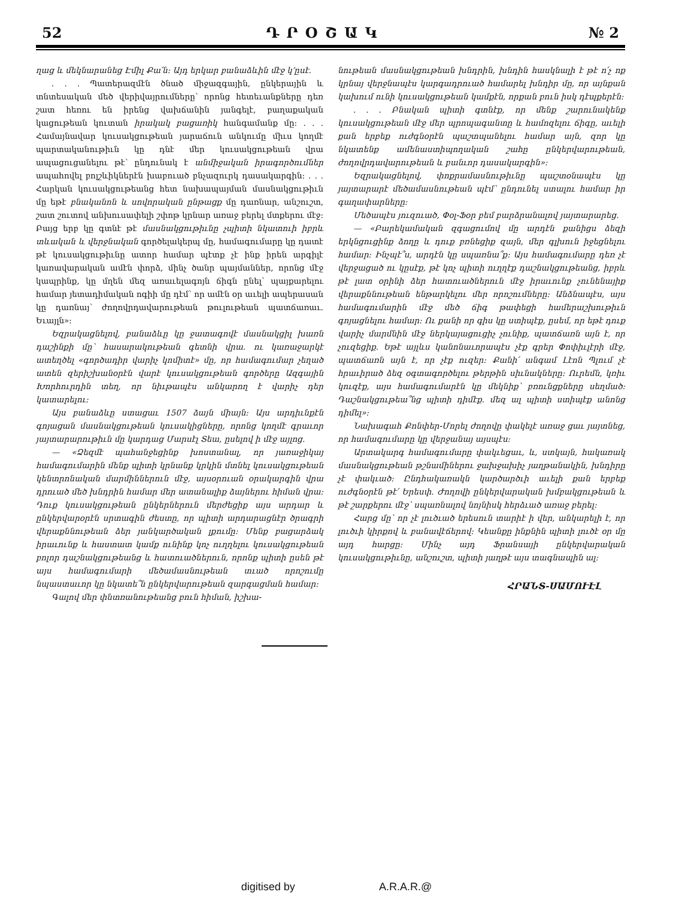52 ԴՐՕՇԱԿ № 2
ղաց և մեկնարանեց Էմիլ Քա՛ն: Այդ երկար բանաձևին մէջ կ՚ըսէ.
. . . Պատերազմէն ծնած միջազգային, ընկերային և տնտեսական մեծ վերիվայրումները՝ որոնց հետեւանքները դեռ շատ հեռու են իրենց վախճանին յանգելէ, բաղաքական կացութեան կուտան իրակակ բացառիկ հանգամանք մը: . . . Համայնավար կուսակցութեան յարաճուն անկումը միւս կողմէ պարտականութիւն կը դնէ մեր կուսակցութեան վրա ապացուցանելու թէ՝ ընդունակ է անմիջական իրագործումներ ապահովել բոլշևիկներէն խաբուած բնչազուրկ դասակարգին: . . . Հարկան կուսակցութեանց հետ նախապայման մասնակցութիւն մը եթէ բնականոն և սովորական ընթացք մը դառնար, անշուշտ, շատ շուտով անխուսափելի շփոթ կրնար առաջ բերել մտքերու մէջ: Բայց երբ կը գտնէ թէ մասնակցութիւնը չպիտի նկատուի իբրև տևական և վերջնական գործելակերպ մը, համագումարը կը դատէ թէ կուսակցութիւնը ատոր համար պէտք չէ ինք իրեն արգիլէ կառավարական ամէն փորձ, մինչ ծանր պայմաններ, որոնց մէջ կապրինք, կը մղեն մեզ առաւելագոյն ճիգն ընել՝ պայքարելու համար յետադիմական ոգիի մը դէմ՝ որ ամէն օր աւելի ապերասան կը դառնայ՝ ժողովրդավարութեան թուլութեան պատճառաւ. Եւայլն»:
Եզրակացնելով, բանաձևը կը ջատագովէ մասնակցիլ խառն դաշինքի մը՝ հասարակութեան գետնի վրա. ու կառաջարկէ ատեղծել «գործադիր վարիչ կոմիտէ» մը, որ համագումար չեղած ատեն զերիշխանօրէն վարէ կուսակցութեան գործերը Ազգային Խորհուրդին տեղ, որ նիւթապէս անկարող է վարիչ դեր կատարելու:
Այս բանաձևը ստացաւ 1507 ձայն միայն: Այս արդիւնքէն գոյացան մասնակցութեան կուսակիցները, որոնց կողմէ գրաւոր յայտարարութիւն մը կարդաց Մարսէլ Տեա, ըսելով ի մէջ այլոց.
— «Ձեզմէ պահանջեցինք խոստանալ, որ յառաջիկայ համագումարին մենք պիտի կրնանք կրկին մտնել կուսակցութեան կենտրոնական մարմիններուն մէջ, այսօրուան օրակարգին վրա դրուած մեծ խնդրին համար մեր ատանալիք ձայներու հիման վրա: Դուք կուսակցութեան ընկերներուն մերժեցիք այս արդար և ընկերվարօրէն սրտագին ժեստը, որ պիտի արդարացնէր ծրագրի վերաքննութեան ձեր յանկարծական լքումը: Մենք բացարձակ իրաւունք և հաստատ կամք ունինք կոչ ուղղելու կուսակցութեան բոլոր դաշնակցութեանց և հատուածներուն, որոնք պիտի ըսեն թէ այս համագումարի մեծամասնութեան տւած որոշումը նպաստաւոր կը նկատե՞ն ընկերվարութեան զարգացման համար:
Գալով մեր փնտռանութեանց բուն հիման, իշխա-
նութեան մասնակցութեան խնդրին, խնդին հասկնալի է թէ ո՛չ ոք կրնայ վերջնապէս կարգադրուած համարել խնդիր մը, որ այնքան կախում ունի կուսակցութեան կամքէն, որքան բուն իսկ դէպքերէն:
. . . Բնական պիտի գտնէք, որ մենք շարունակենք կուսակցութեան մէջ մեր պրոպագանտը և համոզելու ճիգը, աւելի քան երբեք ուժգնօրէն պաշտպանելու համար այն, զոր կը նկատենք ամենաստիպողական շահը ընկերվարութեան, ժողովրդավարութեան և բանւոր դասակարգին»:
Եզրակացնելով, փոքրամասնութիւնը պաշտօնապէս կը յայտարարէ մեծամասնութեան պէմ՝ ընդունել ստալու համար իր գաղափարները:
Մեծապէս յուզուած, Փօլ-Ֆօր բեմ բարձրանալով յայտարարեց.
— «Բարեկամական զգացումով մը արդէն քանիցս ձեզի երկնցուցինք ձողը և դուք բռնեցիք զայն, մեր գլխուն իջեցնելու համար: Ինչպէ՞ս, արդէն կը սպառնա՞ք: Այս համագումարը դեռ չէ վերջացած ու կըսէք, թէ կոչ պիտի ուղղէք դաշնակցութեանց, իբրև թէ լատ օրինի ձեր հատուածներուն մէջ իրաւունք չունենայիք վերաքննութեան ենթարկելու մեր որոշումները: Անձնապէս, այս համագումարին մէջ մեծ ճիգ թափեցի համերաշխութիւն գոյացնելու համար: Ու քանի որ գիս կը ստիպէք, ըսեմ, որ եթէ դուք վարիչ մարմնին մէջ ներկայացուցիչ չունիք, պատճառն այն է, որ չուզեցիք. Եթէ այլևս կանոնաւորապէս չէք գրեր Փոփիւլէրի մէջ, պատճառն այն է, որ չէք ուզեր: Քանի՛ անգամ Լէոն Պլում չէ հրաւիրած ձեզ օգտագործելու թերթին սիւնակները: Ուրեմն, կռիւ կուզէք, այս համագումարէն կը մեկնիք՝ բռունցքները սեղմած: Դաշնակցութեա՞նց պիտի դիմէք. մեզ ալ պիտի ստիպէք անոնց դիմել»:
Նախագահ Քոնփեր-Մորել ժողովը փակելէ առաջ ցաւ յայտնեց, որ համագումարը կը վերջանայ այսպէս:
Արտակարգ համագումարը փակւեցաւ, և, ստկայն, հակառակ մասնակցութեան թշնամիներու ջախջախիչ յաղթանակին, խնդիրը չէ փակւած: Ընդհակառակն կարծարծւի աւելի քան երբեք ուժգնօրէն թէ՛ Երեսփ. Ժողովի ընկերվարական խմբակցութեան և թէ շարքերու մէջ՝ սպառնալով նոյնիսկ հերձւած առաջ բերել:
Հարց մը՝ որ չէ լուծւած երեսուն տարիէ ի վեր, անկարելի է, որ լուծւի կիրքով և բանավէճերով: Կեանքը ինքնին պիտի լուծէ օր մը այդ հարցը: Մինչ այդ Ֆրանսայի ընկերվարական կուսակցութիւնը, անշուշտ, պիտի յաղթէ այս տագնապին ալ:
ՀՐԱՆՏ-ՍԱՄՈՒԷԼ
digitised by A.R.A.R.@